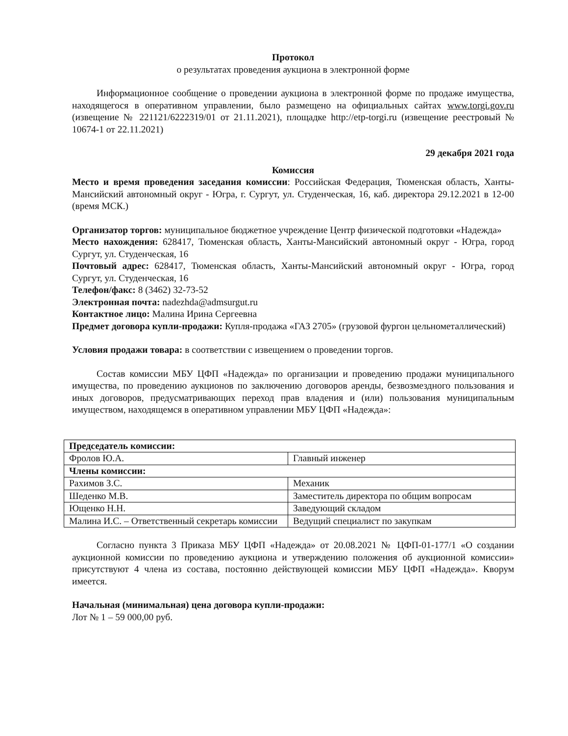Протокол
о результатах проведения аукциона в электронной форме
Информационное сообщение о проведении аукциона в электронной форме по продаже имущества, находящегося в оперативном управлении, было размещено на официальных сайтах www.torgi.gov.ru (извещение № 221121/6222319/01 от 21.11.2021), площадке http://etp-torgi.ru (извещение реестровый № 10674-1 от 22.11.2021)
29 декабря 2021 года
Комиссия
Место и время проведения заседания комиссии: Российская Федерация, Тюменская область, Ханты-Мансийский автономный округ - Югра, г. Сургут, ул. Студенческая, 16, каб. директора 29.12.2021 в 12-00 (время МСК.)
Организатор торгов: муниципальное бюджетное учреждение Центр физической подготовки «Надежда»
Место нахождения: 628417, Тюменская область, Ханты-Мансийский автономный округ - Югра, город Сургут, ул. Студенческая, 16
Почтовый адрес: 628417, Тюменская область, Ханты-Мансийский автономный округ - Югра, город Сургут, ул. Студенческая, 16
Телефон/факс: 8 (3462) 32-73-52
Электронная почта: nadezhda@admsurgut.ru
Контактное лицо: Малина Ирина Сергеевна
Предмет договора купли-продажи: Купля-продажа «ГАЗ 2705» (грузовой фургон цельнометаллический)
Условия продажи товара: в соответствии с извещением о проведении торгов.
Состав комиссии МБУ ЦФП «Надежда» по организации и проведению продажи муниципального имущества, по проведению аукционов по заключению договоров аренды, безвозмездного пользования и иных договоров, предусматривающих переход прав владения и (или) пользования муниципальным имуществом, находящемся в оперативном управлении МБУ ЦФП «Надежда»:
| Председатель комиссии: | |
| Фролов Ю.А. | Главный инженер |
| Члены комиссии: | |
| Рахимов З.С. | Механик |
| Шеденко М.В. | Заместитель директора по общим вопросам |
| Ющенко Н.Н. | Заведующий складом |
| Малина И.С. – Ответственный секретарь комиссии | Ведущий специалист по закупкам |
Согласно пункта 3 Приказа МБУ ЦФП «Надежда» от 20.08.2021 № ЦФП-01-177/1 «О создании аукционной комиссии по проведению аукциона и утверждению положения об аукционной комиссии» присутствуют 4 члена из состава, постоянно действующей комиссии МБУ ЦФП «Надежда». Кворум имеется.
Начальная (минимальная) цена договора купли-продажи:
Лот № 1 – 59 000,00 руб.